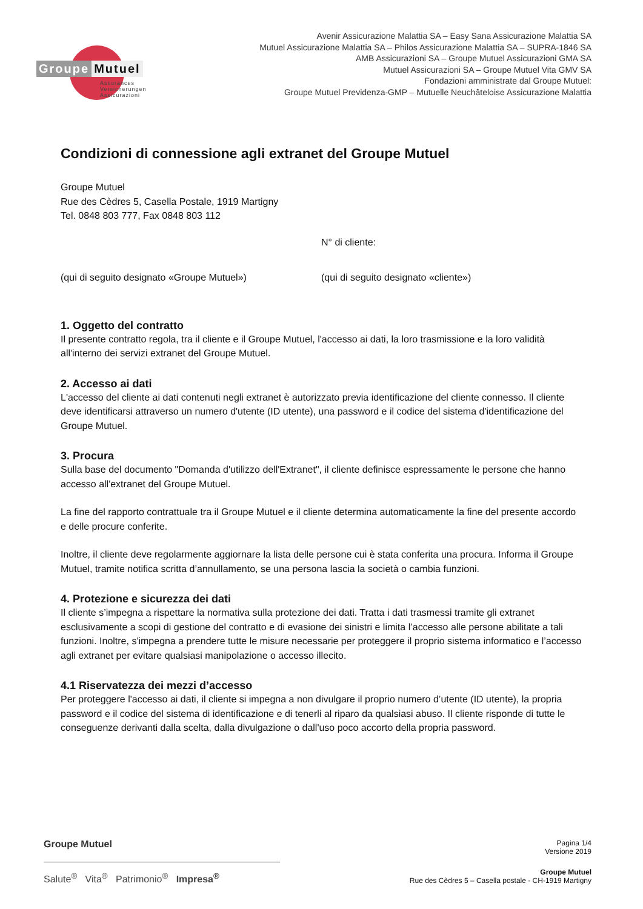Groupe Mutuel
Assurances
Versicherungen
Assicurazioni
Avenir Assicurazione Malattia SA – Easy Sana Assicurazione Malattia SA
Mutuel Assicurazione Malattia SA – Philos Assicurazione Malattia SA – SUPRA-1846 SA
AMB Assicurazioni SA – Groupe Mutuel Assicurazioni GMA SA
Mutuel Assicurazioni SA – Groupe Mutuel Vita GMV SA
Fondazioni amministrate dal Groupe Mutuel:
Groupe Mutuel Previdenza-GMP – Mutuelle Neuchâteloise Assicurazione Malattia
Condizioni di connessione agli extranet del Groupe Mutuel
Groupe Mutuel
Rue des Cèdres 5, Casella Postale, 1919 Martigny
Tel. 0848 803 777, Fax 0848 803 112
N° di cliente:
(qui di seguito designato «Groupe Mutuel») (qui di seguito designato «cliente»)
1. Oggetto del contratto
Il presente contratto regola, tra il cliente e il Groupe Mutuel, l'accesso ai dati, la loro trasmissione e la loro validità all'interno dei servizi extranet del Groupe Mutuel.
2. Accesso ai dati
L'accesso del cliente ai dati contenuti negli extranet è autorizzato previa identificazione del cliente connesso. Il cliente deve identificarsi attraverso un numero d'utente (ID utente), una password e il codice del sistema d'identificazione del Groupe Mutuel.
3. Procura
Sulla base del documento "Domanda d'utilizzo dell'Extranet", il cliente definisce espressamente le persone che hanno accesso all'extranet del Groupe Mutuel.
La fine del rapporto contrattuale tra il Groupe Mutuel e il cliente determina automaticamente la fine del presente accordo e delle procure conferite.
Inoltre, il cliente deve regolarmente aggiornare la lista delle persone cui è stata conferita una procura. Informa il Groupe Mutuel, tramite notifica scritta d’annullamento, se una persona lascia la società o cambia funzioni.
4. Protezione e sicurezza dei dati
Il cliente s’impegna a rispettare la normativa sulla protezione dei dati. Tratta i dati trasmessi tramite gli extranet esclusivamente a scopi di gestione del contratto e di evasione dei sinistri e limita l’accesso alle persone abilitate a tali funzioni. Inoltre, s'impegna a prendere tutte le misure necessarie per proteggere il proprio sistema informatico e l’accesso agli extranet per evitare qualsiasi manipolazione o accesso illecito.
4.1 Riservatezza dei mezzi d’accesso
Per proteggere l'accesso ai dati, il cliente si impegna a non divulgare il proprio numero d’utente (ID utente), la propria password e il codice del sistema di identificazione e di tenerli al riparo da qualsiasi abuso. Il cliente risponde di tutte le conseguenze derivanti dalla scelta, dalla divulgazione o dall'uso poco accorto della propria password.
Groupe Mutuel
Salute<sup>®</sup> Vita<sup>®</sup> Patrimonio<sup>®</sup> Impresa<sup>®</sup>
Pagina 1/4
Versione 2019
Groupe Mutuel
Rue des Cèdres 5 – Casella postale - CH-1919 Martigny